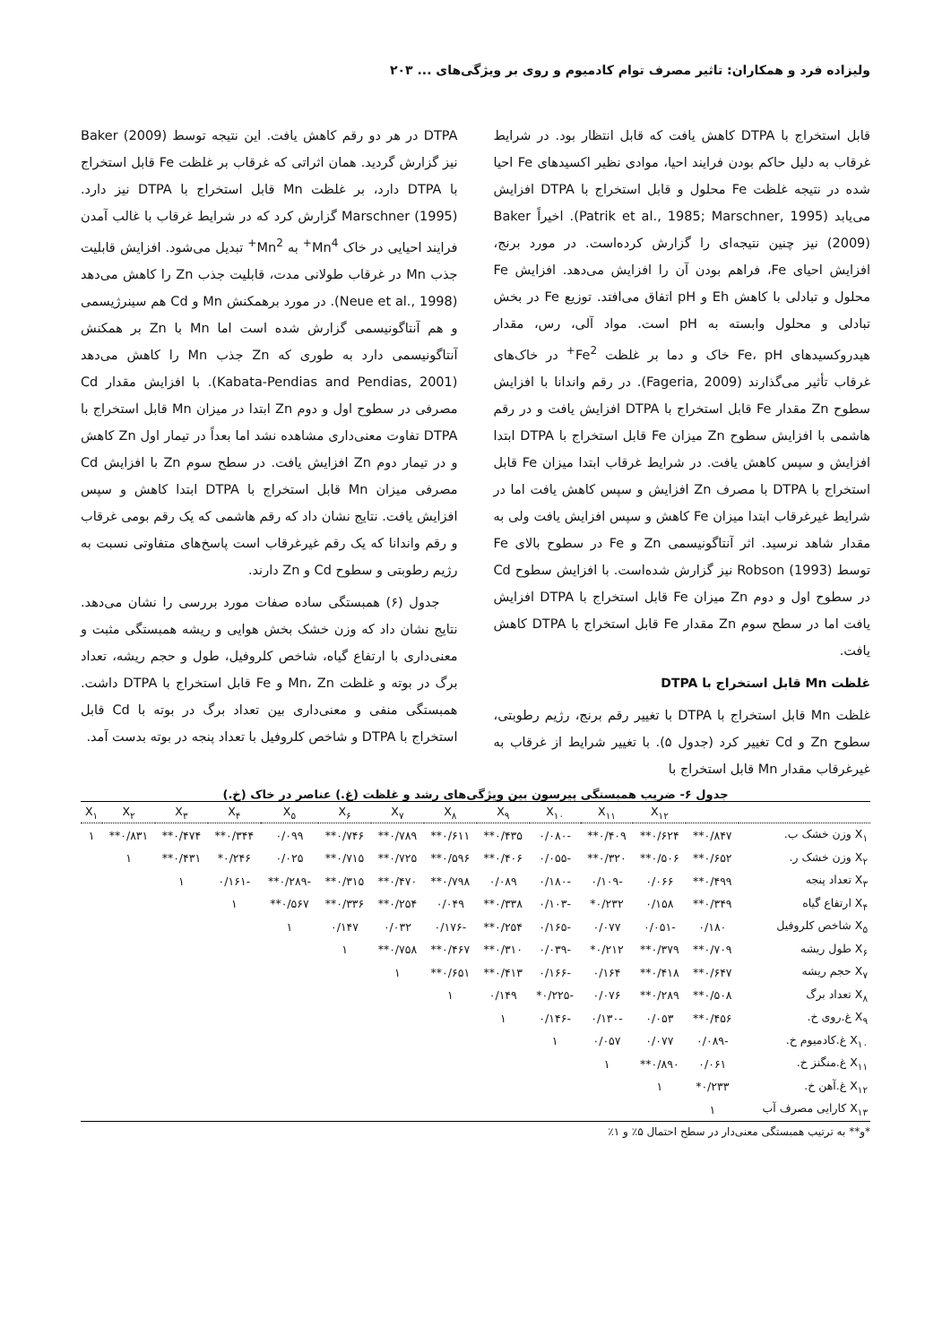ولیزاده فرد و همکاران: تاثیر مصرف توام کادمیوم و روی بر ویژگی‌های ... ۲۰۳
قابل استخراج با DTPA کاهش یافت که قابل انتظار بود. در شرایط غرقاب به دلیل حاکم بودن فرایند احیا، موادی نظیر اکسیدهای Fe احیا شده در نتیجه غلظت Fe محلول و قابل استخراج با DTPA افزایش می‌یابد (Patrik et al., 1985; Marschner, 1995). اخیراً Baker (2009) نیز چنین نتیجه‌ای را گزارش کرده‌است. در مورد برنج، افزایش احیای Fe، فراهم بودن آن را افزایش می‌دهد. افزایش Fe محلول و تبادلی با کاهش Eh و pH اتفاق می‌افتد. توزیع Fe در بخش تبادلی و محلول وابسته به pH است. مواد آلی، رس، مقدار هیدروکسیدهای Fe، pH خاک و دما بر غلظت Fe<sup>2+</sup> در خاک‌های غرقاب تأثیر می‌گذارند (Fageria, 2009). در رقم واندانا با افزایش سطوح Zn مقدار Fe قابل استخراج با DTPA افزایش یافت و در رقم هاشمی با افزایش سطوح Zn میزان Fe قابل استخراج با DTPA ابتدا افزایش و سپس کاهش یافت. در شرایط غرقاب ابتدا میزان Fe قابل استخراج با DTPA با مصرف Zn افزایش و سپس کاهش یافت اما در شرایط غیرغرقاب ابتدا میزان Fe کاهش و سپس افزایش یافت ولی به مقدار شاهد نرسید. اثر آنتاگونیسمی Zn و Fe در سطوح بالای Fe توسط Robson (1993) نیز گزارش شده‌است. با افزایش سطوح Cd در سطوح اول و دوم Zn میزان Fe قابل استخراج با DTPA افزایش یافت اما در سطح سوم Zn مقدار Fe قابل استخراج با DTPA کاهش یافت.
غلظت Mn قابل استخراج با DTPA
غلظت Mn قابل استخراج با DTPA با تغییر رقم برنج، رژیم رطوبتی، سطوح Zn و Cd تغییر کرد (جدول ۵). با تغییر شرایط از غرقاب به غیرغرقاب مقدار Mn قابل استخراج با
DTPA در هر دو رقم کاهش یافت. این نتیجه توسط Baker (2009) نیز گزارش گردید. همان اثراتی که غرقاب بر غلظت Fe قابل استخراج با DTPA دارد، بر غلظت Mn قابل استخراج با DTPA نیز دارد. Marschner (1995) گزارش کرد که در شرایط غرقاب با غالب آمدن فرایند احیایی در خاک Mn<sup>4+</sup> به Mn<sup>2+</sup> تبدیل می‌شود. افزایش قابلیت جذب Mn در غرقاب طولانی مدت، قابلیت جذب Zn را کاهش می‌دهد (Neue et al., 1998). در مورد برهمکنش Mn و Cd هم سینرژیسمی و هم آنتاگونیسمی گزارش شده است اما Mn با Zn بر همکنش آنتاگونیسمی دارد به طوری که Zn جذب Mn را کاهش می‌دهد (Kabata-Pendias and Pendias, 2001). با افزایش مقدار Cd مصرفی در سطوح اول و دوم Zn ابتدا در میزان Mn قابل استخراج با DTPA تفاوت معنی‌داری مشاهده نشد اما بعداً در تیمار اول Zn کاهش و در تیمار دوم Zn افزایش یافت. در سطح سوم Zn با افزایش Cd مصرفی میزان Mn قابل استخراج با DTPA ابتدا کاهش و سپس افزایش یافت. نتایج نشان داد که رقم هاشمی که یک رقم بومی غرقاب و رقم واندانا که یک رقم غیرغرقاب است پاسخ‌های متفاوتی نسبت به رژیم رطوبتی و سطوح Cd و Zn دارند.
جدول (۶) همبستگی ساده صفات مورد بررسی را نشان می‌دهد. نتایج نشان داد که وزن خشک بخش هوایی و ریشه همبستگی مثبت و معنی‌داری با ارتفاع گیاه، شاخص کلروفیل، طول و حجم ریشه، تعداد برگ در بوته و غلظت Mn، Zn و Fe قابل استخراج با DTPA داشت. همبستگی منفی و معنی‌داری بین تعداد برگ در بوته با Cd قابل استخراج با DTPA و شاخص کلروفیل با تعداد پنجه در بوته بدست آمد.
جدول ۶- ضریب همبستگی پیرسون بین ویژگی‌های رشد و غلظت (غ.) عناصر در خاک (خ.)
| | | X<sub>۱۲</sub> | X<sub>۱۱</sub> | X<sub>۱۰</sub> | X<sub>۹</sub> | X<sub>۸</sub> | X<sub>۷</sub> | X<sub>۶</sub> | X<sub>۵</sub> | X<sub>۴</sub> | X<sub>۳</sub> | X<sub>۲</sub> | X<sub>۱</sub> |
| --- | --- | --- | --- | --- | --- | --- | --- | --- | --- | --- | --- | --- | --- |
| X<sub>۱</sub> وزن خشک ب. | ۰/۸۴۷** | ۰/۶۲۴** | ۰/۴۰۹** | -۰/۰۸۰ | ۰/۴۳۵** | ۰/۶۱۱** | ۰/۷۸۹** | ۰/۷۴۶** | ۰/۰۹۹ | ۰/۳۴۴** | ۰/۴۷۴** | ۰/۸۳۱** | ۱ |
| X<sub>۲</sub> وزن خشک ر. | ۰/۶۵۲** | ۰/۵۰۶** | ۰/۳۲۰** | -۰/۰۵۵ | ۰/۴۰۶** | ۰/۵۹۶** | ۰/۷۲۵** | ۰/۷۱۵** | ۰/۰۲۵ | ۰/۲۴۶* | ۰/۴۳۱** | ۱ | |
| X<sub>۳</sub> تعداد پنجه | ۰/۴۹۹** | ۰/۰۶۶ | -۰/۱۰۹ | -۰/۱۸۰ | ۰/۰۸۹ | ۰/۷۹۸** | ۰/۴۷۰** | ۰/۳۱۵** | -۰/۲۸۹** | -۰/۱۶۱ | ۱ | | |
| X<sub>۴</sub> ارتفاع گیاه | ۰/۳۴۹** | ۰/۱۵۸ | ۰/۲۳۲* | -۰/۱۰۳ | ۰/۳۳۸** | ۰/۰۴۹ | ۰/۲۵۴** | ۰/۳۳۶** | ۰/۵۶۷** | ۱ | | | |
| X<sub>۵</sub> شاخص کلروفیل | ۰/۱۸۰ | -۰/۰۵۱ | ۰/۰۷۷ | -۰/۱۶۵ | ۰/۲۵۴** | -۰/۱۷۶ | ۰/۰۳۲ | ۰/۱۴۷ | ۱ | | | | |
| X<sub>۶</sub> طول ریشه | ۰/۷۰۹** | ۰/۳۷۹** | ۰/۲۱۲* | -۰/۰۳۹ | ۰/۳۱۰** | ۰/۴۶۷** | ۰/۷۵۸** | ۱ | | | | | |
| X<sub>۷</sub> حجم ریشه | ۰/۶۴۷** | ۰/۴۱۸** | ۰/۱۶۴ | -۰/۱۶۶ | ۰/۴۱۳** | ۰/۶۵۱** | ۱ | | | | | | |
| X<sub>۸</sub> تعداد برگ | ۰/۵۰۸** | ۰/۲۸۹** | ۰/۰۷۶ | -۰/۲۲۵* | ۰/۱۴۹ | ۱ | | | | | | | |
| X<sub>۹</sub> غ.روی خ. | ۰/۴۵۶** | ۰/۰۵۳ | -۰/۱۳۰ | -۰/۱۴۶ | ۱ | | | | | | | | |
| X<sub>۱۰</sub> غ.کادمیوم خ. | -۰/۰۸۹ | ۰/۰۷۷ | ۰/۰۵۷ | ۱ | | | | | | | | | |
| X<sub>۱۱</sub> غ.منگنز خ. | ۰/۰۶۱ | ۰/۸۹۰** | ۱ | | | | | | | | | | |
| X<sub>۱۲</sub> غ.آهن خ. | ۰/۲۳۳* | ۱ | | | | | | | | | | | |
| X<sub>۱۳</sub> کارایی مصرف آب | ۱ | | | | | | | | | | | | |
*و** به ترتیب همبستگی معنی‌دار در سطح احتمال ۵٪ و ۱٪